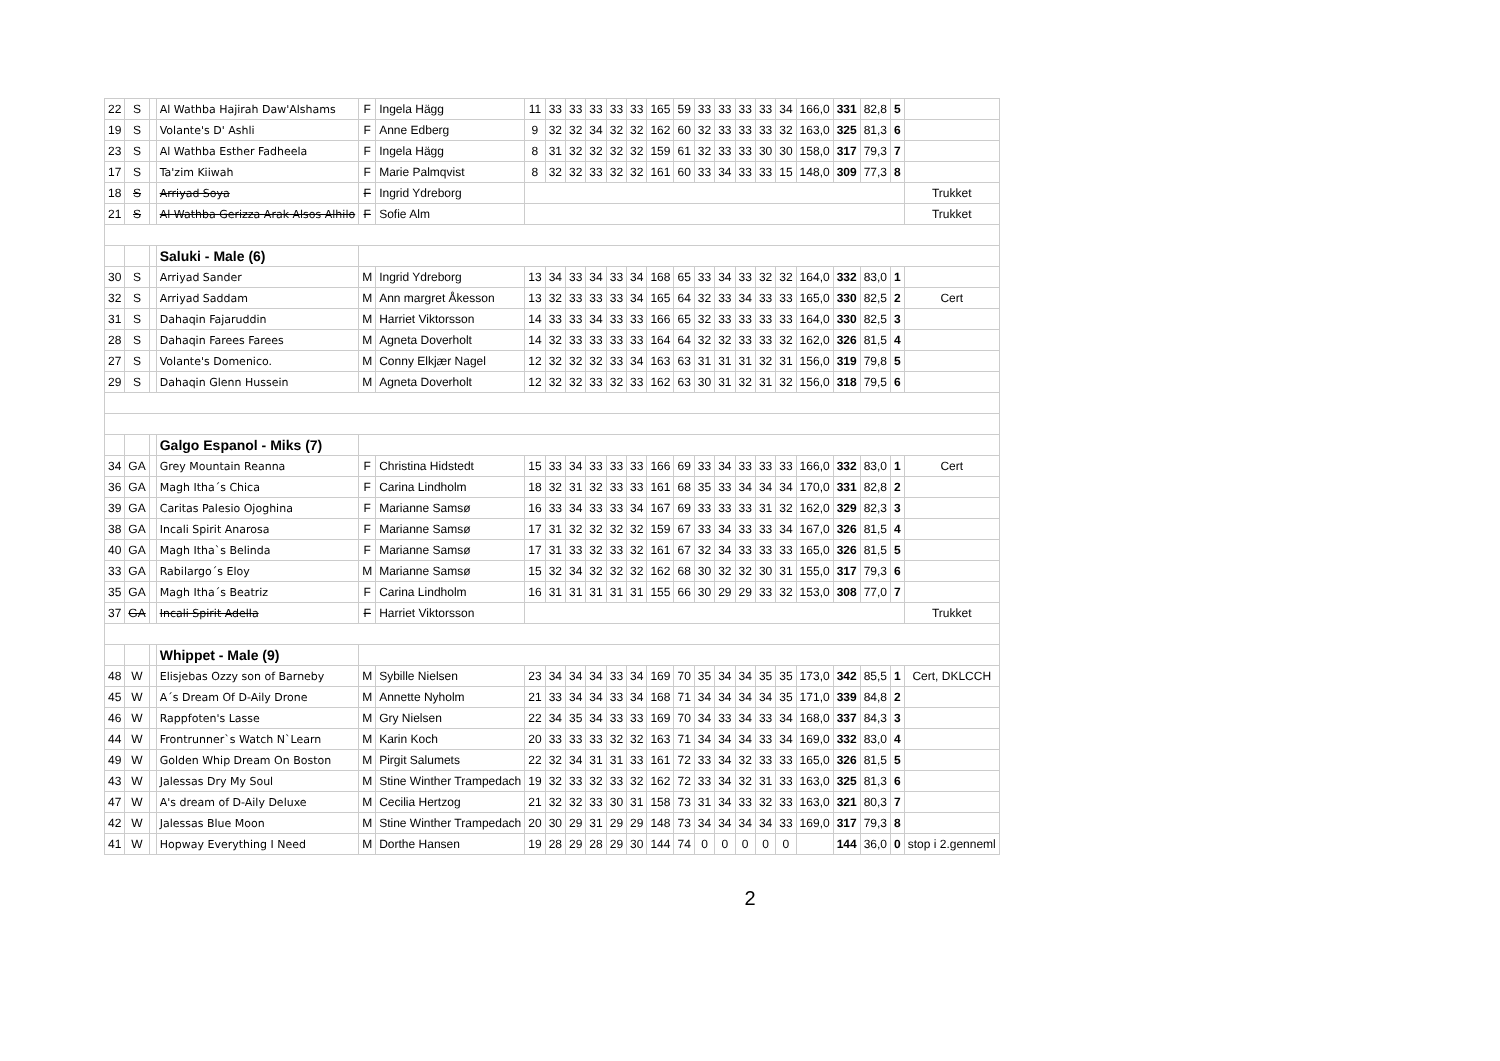| 22 | S | | Al Wathba Hajirah Daw'Alshams | F | Ingela Hägg | 11 | 33 | 33 | 33 | 33 | 33 | 165 | 59 | 33 | 33 | 33 | 33 | 34 | 166,0 | 331 | 82,8 | 5 | |
| 19 | S | | Volante's D' Ashli | F | Anne Edberg | 9 | 32 | 32 | 34 | 32 | 32 | 162 | 60 | 32 | 33 | 33 | 33 | 32 | 163,0 | 325 | 81,3 | 6 | |
| 23 | S | | Al Wathba Esther Fadheela | F | Ingela Hägg | 8 | 31 | 32 | 32 | 32 | 32 | 159 | 61 | 32 | 33 | 33 | 30 | 30 | 158,0 | 317 | 79,3 | 7 | |
| 17 | S | | Ta'zim Kiiwah | F | Marie Palmqvist | 8 | 32 | 32 | 33 | 32 | 32 | 161 | 60 | 33 | 34 | 33 | 33 | 15 | 148,0 | 309 | 77,3 | 8 | |
| 18 | S | | Arriyad Soya | F | Ingrid Ydreborg | | | | | | | | | | | | | | | | | | Trukket |
| 21 | S | | Al Wathba Gerizza Arak Alsos Alhilo | F | Sofie Alm | | | | | | | | | | | | | | | | | | Trukket |
| | | | Saluki - Male (6) | | | | | | | | | | | | | | | | | | | | |
| 30 | S | | Arriyad Sander | M | Ingrid Ydreborg | 13 | 34 | 33 | 34 | 33 | 34 | 168 | 65 | 33 | 34 | 33 | 32 | 32 | 164,0 | 332 | 83,0 | 1 | |
| 32 | S | | Arriyad Saddam | M | Ann margret Åkesson | 13 | 32 | 33 | 33 | 33 | 34 | 165 | 64 | 32 | 33 | 34 | 33 | 33 | 165,0 | 330 | 82,5 | 2 | Cert |
| 31 | S | | Dahaqin Fajaruddin | M | Harriet Viktorsson | 14 | 33 | 33 | 34 | 33 | 33 | 166 | 65 | 32 | 33 | 33 | 33 | 33 | 164,0 | 330 | 82,5 | 3 | |
| 28 | S | | Dahaqin Farees Farees | M | Agneta Doverholt | 14 | 32 | 33 | 33 | 33 | 33 | 164 | 64 | 32 | 32 | 33 | 33 | 32 | 162,0 | 326 | 81,5 | 4 | |
| 27 | S | | Volante's Domenico. | M | Conny Elkjær Nagel | 12 | 32 | 32 | 32 | 33 | 34 | 163 | 63 | 31 | 31 | 31 | 32 | 31 | 156,0 | 319 | 79,8 | 5 | |
| 29 | S | | Dahaqin Glenn Hussein | M | Agneta Doverholt | 12 | 32 | 32 | 33 | 32 | 33 | 162 | 63 | 30 | 31 | 32 | 31 | 32 | 156,0 | 318 | 79,5 | 6 | |
| | | | Galgo Espanol - Miks (7) | | | | | | | | | | | | | | | | | | | | |
| 34 | GA | | Grey Mountain Reanna | F | Christina Hidstedt | 15 | 33 | 34 | 33 | 33 | 33 | 166 | 69 | 33 | 34 | 33 | 33 | 33 | 166,0 | 332 | 83,0 | 1 | Cert |
| 36 | GA | | Magh Itha´s Chica | F | Carina Lindholm | 18 | 32 | 31 | 32 | 33 | 33 | 161 | 68 | 35 | 33 | 34 | 34 | 34 | 170,0 | 331 | 82,8 | 2 | |
| 39 | GA | | Caritas Palesio Ojoghina | F | Marianne Samsø | 16 | 33 | 34 | 33 | 33 | 34 | 167 | 69 | 33 | 33 | 33 | 31 | 32 | 162,0 | 329 | 82,3 | 3 | |
| 38 | GA | | Incali Spirit Anarosa | F | Marianne Samsø | 17 | 31 | 32 | 32 | 32 | 32 | 159 | 67 | 33 | 34 | 33 | 33 | 34 | 167,0 | 326 | 81,5 | 4 | |
| 40 | GA | | Magh Itha`s Belinda | F | Marianne Samsø | 17 | 31 | 33 | 32 | 33 | 32 | 161 | 67 | 32 | 34 | 33 | 33 | 33 | 165,0 | 326 | 81,5 | 5 | |
| 33 | GA | | Rabilargo´s Eloy | M | Marianne Samsø | 15 | 32 | 34 | 32 | 32 | 32 | 162 | 68 | 30 | 32 | 32 | 30 | 31 | 155,0 | 317 | 79,3 | 6 | |
| 35 | GA | | Magh Itha´s Beatriz | F | Carina Lindholm | 16 | 31 | 31 | 31 | 31 | 31 | 155 | 66 | 30 | 29 | 29 | 33 | 32 | 153,0 | 308 | 77,0 | 7 | |
| 37 | GA | | Incali Spirit Adella | F | Harriet Viktorsson | | | | | | | | | | | | | | | | | | Trukket |
| | | | Whippet - Male (9) | | | | | | | | | | | | | | | | | | | | |
| 48 | W | | Elisjebas Ozzy son of Barneby | M | Sybille Nielsen | 23 | 34 | 34 | 34 | 33 | 34 | 169 | 70 | 35 | 34 | 34 | 35 | 35 | 173,0 | 342 | 85,5 | 1 | Cert, DKLCCH |
| 45 | W | | A´s Dream Of D-Aily Drone | M | Annette Nyholm | 21 | 33 | 34 | 34 | 33 | 34 | 168 | 71 | 34 | 34 | 34 | 34 | 35 | 171,0 | 339 | 84,8 | 2 | |
| 46 | W | | Rappfoten's Lasse | M | Gry Nielsen | 22 | 34 | 35 | 34 | 33 | 33 | 169 | 70 | 34 | 33 | 34 | 33 | 34 | 168,0 | 337 | 84,3 | 3 | |
| 44 | W | | Frontrunner`s Watch N`Learn | M | Karin Koch | 20 | 33 | 33 | 33 | 32 | 32 | 163 | 71 | 34 | 34 | 34 | 33 | 34 | 169,0 | 332 | 83,0 | 4 | |
| 49 | W | | Golden Whip Dream On Boston | M | Pirgit Salumets | 22 | 32 | 34 | 31 | 31 | 33 | 161 | 72 | 33 | 34 | 32 | 33 | 33 | 165,0 | 326 | 81,5 | 5 | |
| 43 | W | | Jalessas Dry My Soul | M | Stine Winther Trampedach | 19 | 32 | 33 | 32 | 33 | 32 | 162 | 72 | 33 | 34 | 32 | 31 | 33 | 163,0 | 325 | 81,3 | 6 | |
| 47 | W | | A's dream of D-Aily Deluxe | M | Cecilia Hertzog | 21 | 32 | 32 | 33 | 30 | 31 | 158 | 73 | 31 | 34 | 33 | 32 | 33 | 163,0 | 321 | 80,3 | 7 | |
| 42 | W | | Jalessas Blue Moon | M | Stine Winther Trampedach | 20 | 30 | 29 | 31 | 29 | 29 | 148 | 73 | 34 | 34 | 34 | 34 | 33 | 169,0 | 317 | 79,3 | 8 | |
| 41 | W | | Hopway Everything I Need | M | Dorthe Hansen | 19 | 28 | 29 | 28 | 29 | 30 | 144 | 74 | 0 | 0 | 0 | 0 | 0 | | 144 | 36,0 | 0 | stop i 2.genneml |
2